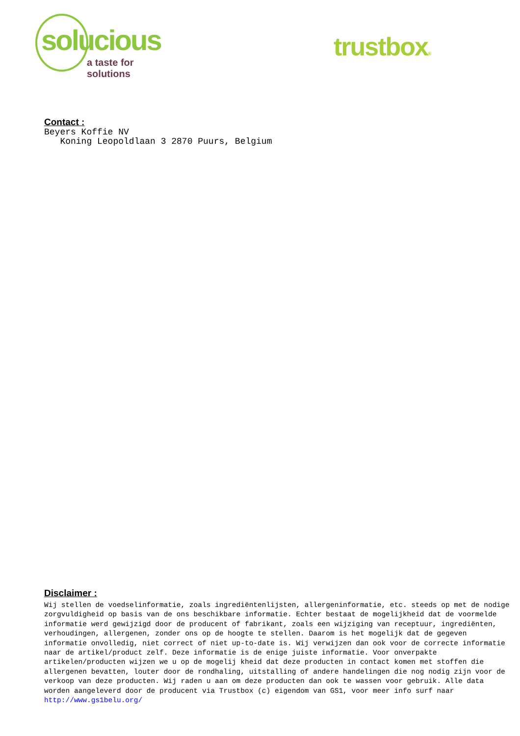solucious
a taste for solutions
trustbox®
Contact :
Beyers Koffie NV
Koning Leopoldlaan 3 2870 Puurs, Belgium
Disclaimer :
Wij stellen de voedselinformatie, zoals ingrediëntenlijsten, allergeninformatie, etc. steeds op met de nodige zorgvuldigheid op basis van de ons beschikbare informatie. Echter bestaat de mogelijkheid dat de voormelde informatie werd gewijzigd door de producent of fabrikant, zoals een wijziging van receptuur, ingrediënten, verhoudingen, allergenen, zonder ons op de hoogte te stellen. Daarom is het mogelijk dat de gegeven informatie onvolledig, niet correct of niet up-to-date is. Wij verwijzen dan ook voor de correcte informatie naar de artikel/product zelf. Deze informatie is de enige juiste informatie. Voor onverpakte artikelen/producten wijzen we u op de mogelij kheid dat deze producten in contact komen met stoffen die allergenen bevatten, louter door de rondhaling, uitstalling of andere handelingen die nog nodig zijn voor de verkoop van deze producten. Wij raden u aan om deze producten dan ook te wassen voor gebruik. Alle data worden aangeleverd door de producent via Trustbox (c) eigendom van GS1, voor meer info surf naar
http://www.gs1belu.org/